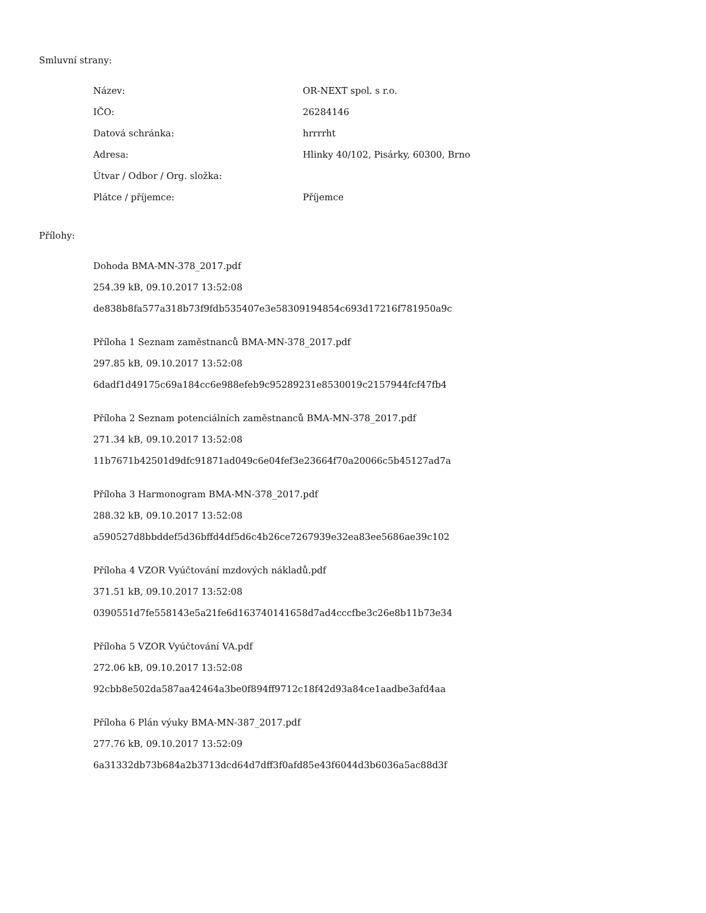Smluvní strany:
| Název: | OR-NEXT spol. s r.o. |
| IČO: | 26284146 |
| Datová schránka: | hrrrrht |
| Adresa: | Hlinky 40/102, Pisárky, 60300, Brno |
| Útvar / Odbor / Org. složka: | |
| Plátce / příjemce: | Příjemce |
Přílohy:
Dohoda BMA-MN-378_2017.pdf
254.39 kB, 09.10.2017 13:52:08
de838b8fa577a318b73f9fdb535407e3e58309194854c693d17216f781950a9c
Příloha 1 Seznam zaměstnanců BMA-MN-378_2017.pdf
297.85 kB, 09.10.2017 13:52:08
6dadf1d49175c69a184cc6e988efeb9c95289231e8530019c2157944fcf47fb4
Příloha 2 Seznam potenciálních zaměstnanců BMA-MN-378_2017.pdf
271.34 kB, 09.10.2017 13:52:08
11b7671b42501d9dfc91871ad049c6e04fef3e23664f70a20066c5b45127ad7a
Příloha 3 Harmonogram BMA-MN-378_2017.pdf
288.32 kB, 09.10.2017 13:52:08
a590527d8bbddef5d36bffd4df5d6c4b26ce7267939e32ea83ee5686ae39c102
Příloha 4 VZOR Vyúčtování mzdových nákladů.pdf
371.51 kB, 09.10.2017 13:52:08
0390551d7fe558143e5a21fe6d163740141658d7ad4cccfbe3c26e8b11b73e34
Příloha 5 VZOR Vyúčtování VA.pdf
272.06 kB, 09.10.2017 13:52:08
92cbb8e502da587aa42464a3be0f894ff9712c18f42d93a84ce1aadbe3afd4aa
Příloha 6 Plán výuky BMA-MN-387_2017.pdf
277.76 kB, 09.10.2017 13:52:09
6a31332db73b684a2b3713dcd64d7dff3f0afd85e43f6044d3b6036a5ac88d3f